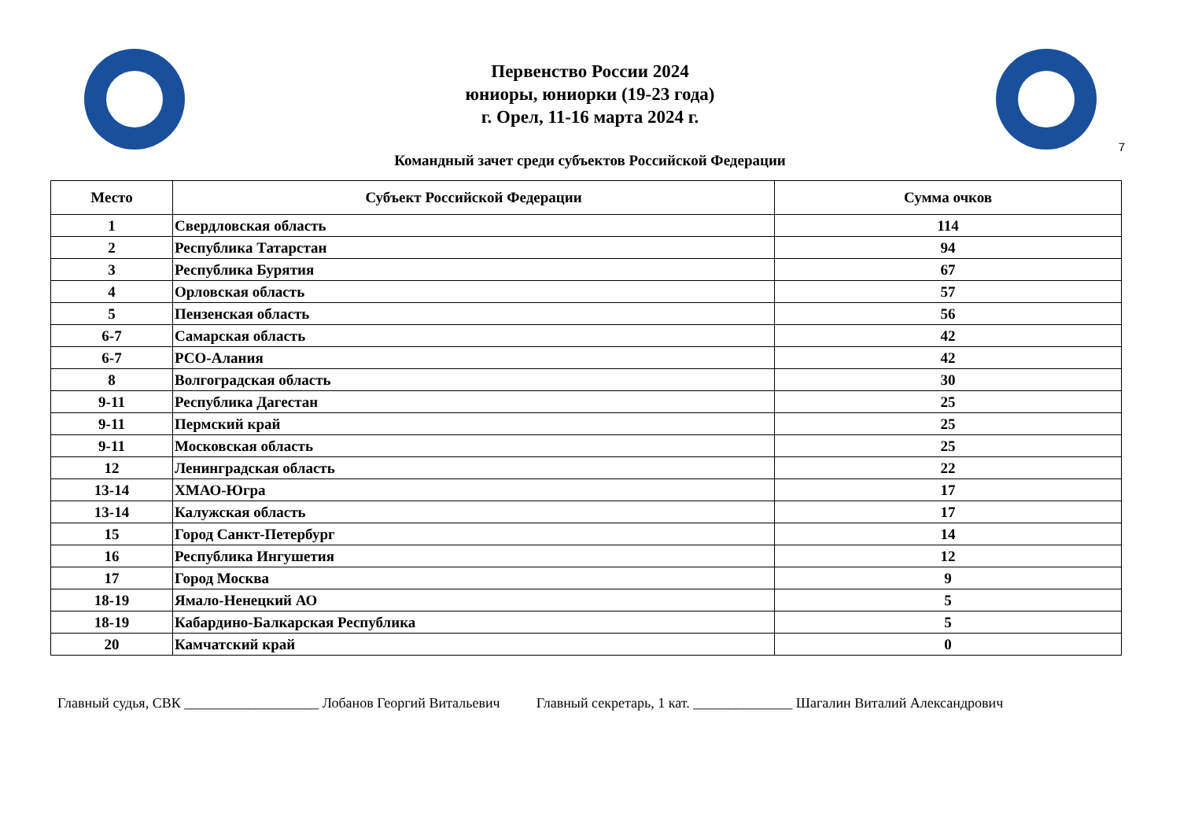Первенство России 2024
юниоры, юниорки (19-23 года)
г. Орел, 11-16 марта 2024 г.
7
Командный зачет среди субъектов Российской Федерации
| Место | Субъект Российской Федерации | Сумма очков |
| --- | --- | --- |
| 1 | Свердловская область | 114 |
| 2 | Республика Татарстан | 94 |
| 3 | Республика Бурятия | 67 |
| 4 | Орловская область | 57 |
| 5 | Пензенская область | 56 |
| 6-7 | Самарская область | 42 |
| 6-7 | РСО-Алания | 42 |
| 8 | Волгоградская область | 30 |
| 9-11 | Республика Дагестан | 25 |
| 9-11 | Пермский край | 25 |
| 9-11 | Московская область | 25 |
| 12 | Ленинградская область | 22 |
| 13-14 | ХМАО-Югра | 17 |
| 13-14 | Калужская область | 17 |
| 15 | Город Санкт-Петербург | 14 |
| 16 | Республика Ингушетия | 12 |
| 17 | Город Москва | 9 |
| 18-19 | Ямало-Ненецкий АО | 5 |
| 18-19 | Кабардино-Балкарская Республика | 5 |
| 20 | Камчатский край | 0 |
Главный судья, СВК ___________________ Лобанов Георгий Витальевич Главный секретарь, 1 кат. ______________ Шагалин Виталий Александрович